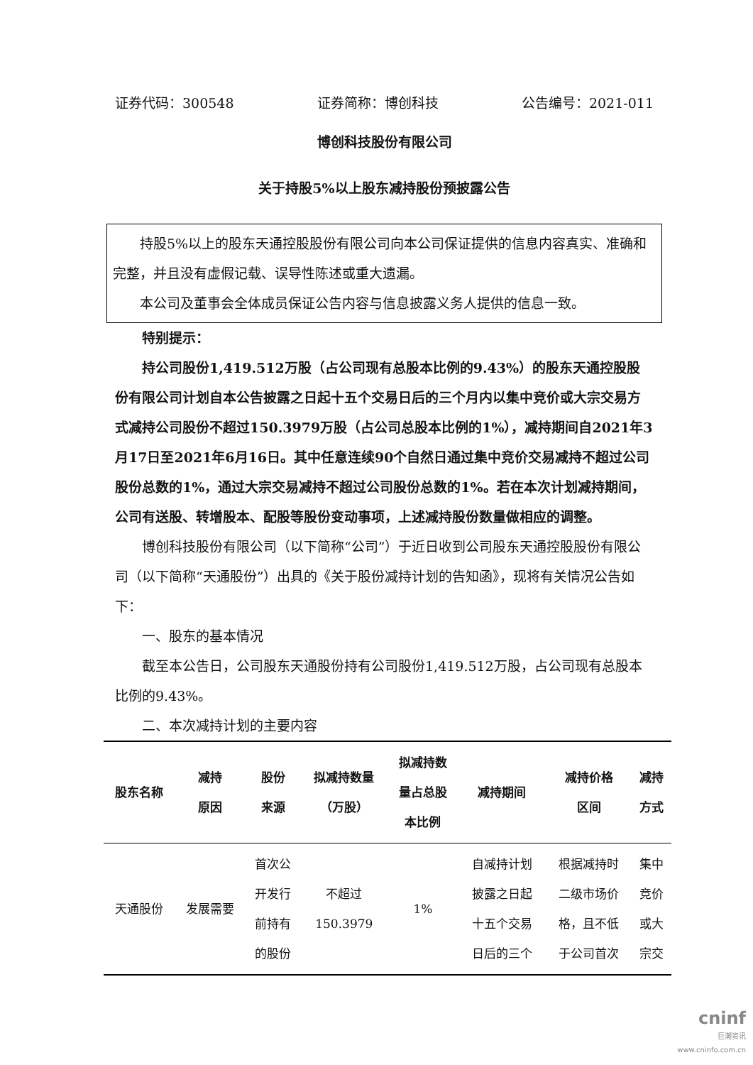证券代码：300548 证券简称：博创科技 公告编号：2021-011
博创科技股份有限公司
关于持股5%以上股东减持股份预披露公告
持股5%以上的股东天通控股股份有限公司向本公司保证提供的信息内容真实、准确和完整，并且没有虚假记载、误导性陈述或重大遗漏。
本公司及董事会全体成员保证公告内容与信息披露义务人提供的信息一致。
特别提示：
持公司股份1,419.512万股（占公司现有总股本比例的9.43%）的股东天通控股股份有限公司计划自本公告披露之日起十五个交易日后的三个月内以集中竞价或大宗交易方式减持公司股份不超过150.3979万股（占公司总股本比例的1%），减持期间自2021年3月17日至2021年6月16日。其中任意连续90个自然日通过集中竞价交易减持不超过公司股份总数的1%，通过大宗交易减持不超过公司股份总数的1%。若在本次计划减持期间，公司有送股、转增股本、配股等股份变动事项，上述减持股份数量做相应的调整。
博创科技股份有限公司（以下简称“公司”）于近日收到公司股东天通控股股份有限公司（以下简称“天通股份”）出具的《关于股份减持计划的告知函》，现将有关情况公告如下：
一、股东的基本情况
截至本公告日，公司股东天通股份持有公司股份1,419.512万股，占公司现有总股本比例的9.43%。
二、本次减持计划的主要内容
| 股东名称 | 减持 原因 | 股份 来源 | 拟减持数量 （万股） | 拟减持数 量占总股 本比例 | 减持期间 | 减持价格 区间 | 减持 方式 |
| --- | --- | --- | --- | --- | --- | --- | --- |
| 天通股份 | 发展需要 | 首次公 开发行 前持有 的股份 | 不超过 150.3979 | 1% | 自减持计划 披露之日起 十五个交易 日后的三个 | 根据减持时 二级市场价 格，且不低 于公司首次 | 集中 竞价 或大 宗交 |
cninf
巨潮资讯
www.cninfo.com.cn